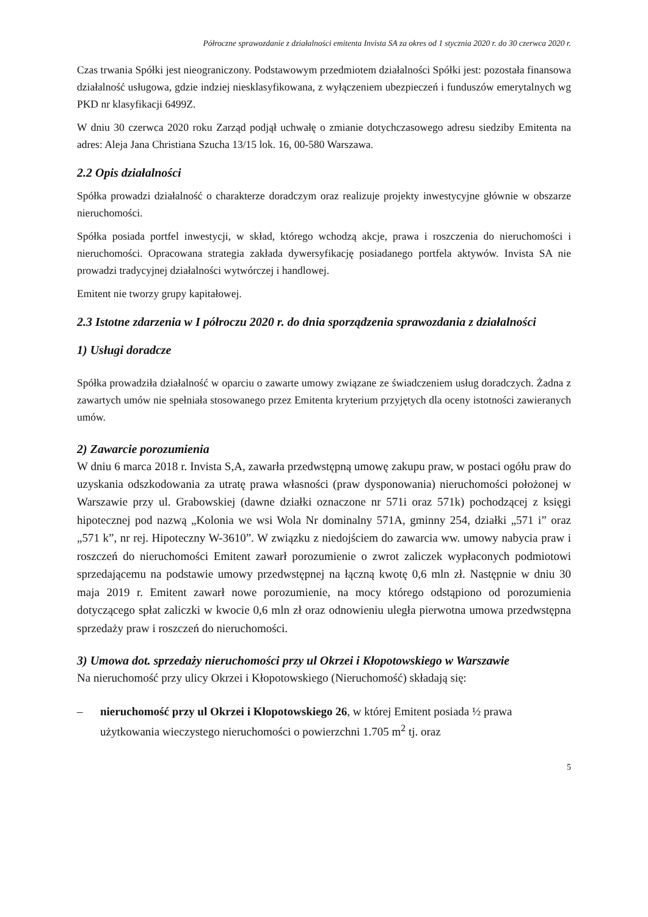Półroczne sprawozdanie z działalności emitenta Invista SA za okres od 1 stycznia 2020 r. do 30 czerwca 2020 r.
Czas trwania Spółki jest nieograniczony. Podstawowym przedmiotem działalności Spółki jest: pozostała finansowa działalność usługowa, gdzie indziej niesklasyfikowana, z wyłączeniem ubezpieczeń i funduszów emerytalnych wg PKD nr klasyfikacji 6499Z.
W dniu 30 czerwca 2020 roku Zarząd podjął uchwałę o zmianie dotychczasowego adresu siedziby Emitenta na adres: Aleja Jana Christiana Szucha 13/15 lok. 16, 00-580 Warszawa.
2.2 Opis działalności
Spółka prowadzi działalność o charakterze doradczym oraz realizuje projekty inwestycyjne głównie w obszarze nieruchomości.
Spółka posiada portfel inwestycji, w skład, którego wchodzą akcje, prawa i roszczenia do nieruchomości i nieruchomości. Opracowana strategia zakłada dywersyfikację posiadanego portfela aktywów. Invista SA nie prowadzi tradycyjnej działalności wytwórczej i handlowej.
Emitent nie tworzy grupy kapitałowej.
2.3 Istotne zdarzenia w I półroczu 2020 r. do dnia sporządzenia sprawozdania z działalności
1) Usługi doradcze
Spółka prowadziła działalność w oparciu o zawarte umowy związane ze świadczeniem usług doradczych. Żadna z zawartych umów nie spełniała stosowanego przez Emitenta kryterium przyjętych dla oceny istotności zawieranych umów.
2) Zawarcie porozumienia
W dniu 6 marca 2018 r. Invista S,A, zawarła przedwstępną umowę zakupu praw, w postaci ogółu praw do uzyskania odszkodowania za utratę prawa własności (praw dysponowania) nieruchomości położonej w Warszawie przy ul. Grabowskiej (dawne działki oznaczone nr 571i oraz 571k) pochodzącej z księgi hipotecznej pod nazwą „Kolonia we wsi Wola Nr dominalny 571A, gminny 254, działki „571 i” oraz „571 k”, nr rej. Hipoteczny W-3610”. W związku z niedojściem do zawarcia ww. umowy nabycia praw i roszczeń do nieruchomości Emitent zawarł porozumienie o zwrot zaliczek wypłaconych podmiotowi sprzedającemu na podstawie umowy przedwstępnej na łączną kwotę 0,6 mln zł. Następnie w dniu 30 maja 2019 r. Emitent zawarł nowe porozumienie, na mocy którego odstąpiono od porozumienia dotyczącego spłat zaliczki w kwocie 0,6 mln zł oraz odnowieniu uległa pierwotna umowa przedwstępna sprzedaży praw i roszczeń do nieruchomości.
3) Umowa dot. sprzedaży nieruchomości przy ul Okrzei i Kłopotowskiego w Warszawie
Na nieruchomość przy ulicy Okrzei i Kłopotowskiego (Nieruchomość) składają się:
– nieruchomość przy ul Okrzei i Kłopotowskiego 26, w której Emitent posiada ½ prawa użytkowania wieczystego nieruchomości o powierzchni 1.705 m<sup>2</sup> tj. oraz
5